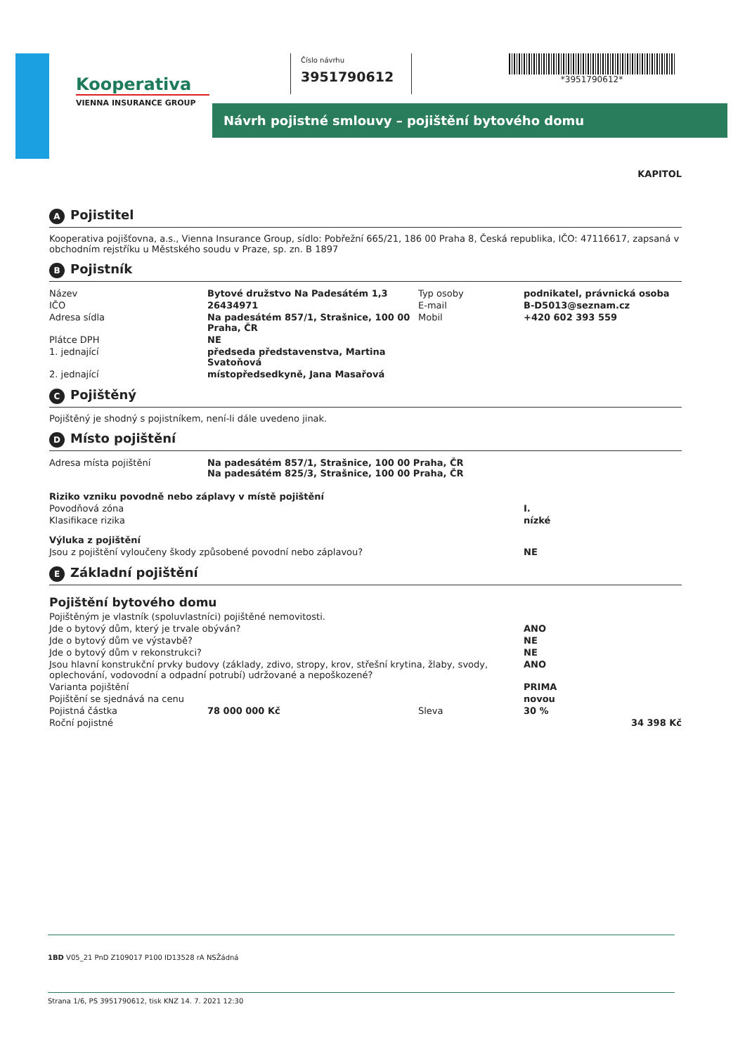Kooperativa
VIENNA INSURANCE GROUP
Číslo návrhu
3951790612
*3951790612*
Návrh pojistné smlouvy – pojištění bytového domu
KAPITOL
A Pojistitel
Kooperativa pojišťovna, a.s., Vienna Insurance Group, sídlo: Pobřežní 665/21, 186 00 Praha 8, Česká republika, IČO: 47116617, zapsaná v obchodním rejstříku u Městského soudu v Praze, sp. zn. B 1897
B Pojistník
| Název | Bytové družstvo Na Padesátém 1,3 | Typ osoby | podnikatel, právnická osoba |
| IČO | 26434971 | E-mail | B-D5013@seznam.cz |
| Adresa sídla | Na padesátém 857/1, Strašnice, 100 00 Praha, ČR | Mobil | +420 602 393 559 |
| Plátce DPH | NE | | |
| 1. jednající | předseda představenstva, Martina Svatoňová | | |
| 2. jednající | místopředsedkyně, Jana Masařová | | |
C Pojištěný
Pojištěný je shodný s pojistníkem, není-li dále uvedeno jinak.
D Místo pojištění
| Adresa místa pojištění | Na padesátém 857/1, Strašnice, 100 00 Praha, ČR Na padesátém 825/3, Strašnice, 100 00 Praha, ČR |
| Riziko vzniku povodně nebo záplavy v místě pojištění | |
| Povodňová zóna | I. |
| Klasifikace rizika | nízké |
| Výluka z pojištění | |
| Jsou z pojištění vyloučeny škody způsobené povodní nebo záplavou? | NE |
E Základní pojištění
Pojištění bytového domu
| Pojištěným je vlastník (spoluvlastníci) pojištěné nemovitosti. | | | |
| Jde o bytový dům, který je trvale obýván? | | | ANO |
| Jde o bytový dům ve výstavbě? | | | NE |
| Jde o bytový dům v rekonstrukci? | | | NE |
| Jsou hlavní konstrukční prvky budovy (základy, zdivo, stropy, krov, střešní krytina, žlaby, svody, oplechování, vodovodní a odpadní potrubí) udržované a nepoškozené? | | | ANO |
| Varianta pojištění | | | PRIMA |
| Pojištění se sjednává na cenu | | | novou |
| Pojistná částka | 78 000 000 Kč | Sleva | 30 % |
| Roční pojistné | | | 34 398 Kč |
1BD V05_21 PnD Z109017 P100 ID13528 rA NSŽádná
Strana 1/6, PS 3951790612, tisk KNZ 14. 7. 2021 12:30